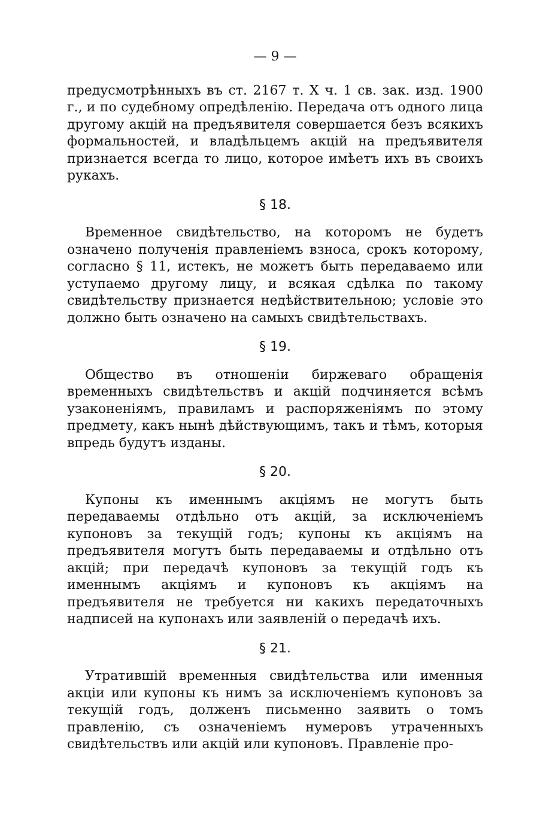— 9 —
предусмотрѣнныхъ въ ст. 2167 т. X ч. 1 св. зак. изд. 1900 г., и по судебному опредѣленію. Передача отъ одного лица другому акцій на предъявителя совершается безъ всякихъ формальностей, и владѣльцемъ акцій на предъявителя признается всегда то лицо, которое имѣетъ ихъ въ своихъ рукахъ.
§ 18.
Временное свидѣтельство, на которомъ не будетъ означено полученія правленіемъ взноса, срокъ которому, согласно § 11, истекъ, не можетъ быть передаваемо или уступаемо другому лицу, и всякая сдѣлка по такому свидѣтельству признается недѣйствительною; условіе это должно быть означено на самыхъ свидѣтельствахъ.
§ 19.
Общество въ отношеніи биржеваго обращенія временныхъ свидѣтельствъ и акцій подчиняется всѣмъ узаконеніямъ, правиламъ и распоряженіямъ по этому предмету, какъ нынѣ дѣйствующимъ, такъ и тѣмъ, которыя впредь будутъ изданы.
§ 20.
Купоны къ именнымъ акціямъ не могутъ быть передаваемы отдѣльно отъ акцій, за исключеніемъ купоновъ за текущій годъ; купоны къ акціямъ на предъявителя могутъ быть передаваемы и отдѣльно отъ акцій; при передачѣ купоновъ за текущій годъ къ именнымъ акціямъ и купоновъ къ акціямъ на предъявителя не требуется ни какихъ передаточныхъ надписей на купонахъ или заявленій о передачѣ ихъ.
§ 21.
Утратившій временныя свидѣтельства или именныя акціи или купоны къ нимъ за исключеніемъ купоновъ за текущій годъ, долженъ письменно заявить о томъ правленію, съ означеніемъ нумеровъ утраченныхъ свидѣтельствъ или акцій или купоновъ. Правленіе про-